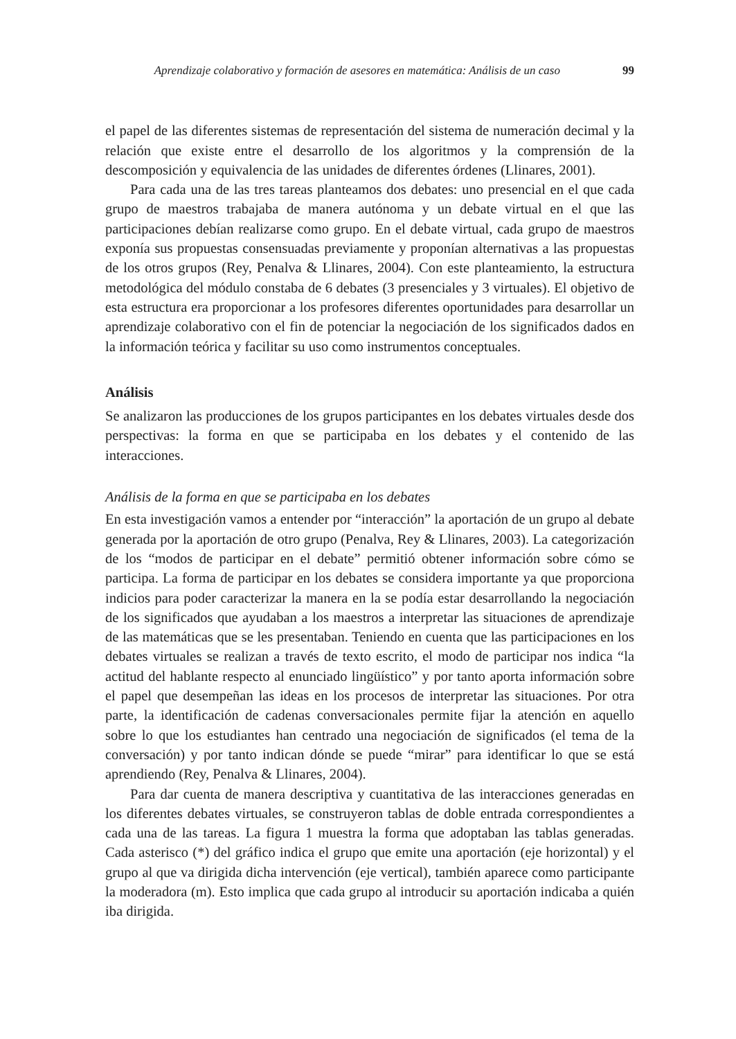Aprendizaje colaborativo y formación de asesores en matemática: Análisis de un caso 99
el papel de las diferentes sistemas de representación del sistema de numeración decimal y la relación que existe entre el desarrollo de los algoritmos y la comprensión de la descomposición y equivalencia de las unidades de diferentes órdenes (Llinares, 2001).
Para cada una de las tres tareas planteamos dos debates: uno presencial en el que cada grupo de maestros trabajaba de manera autónoma y un debate virtual en el que las participaciones debían realizarse como grupo. En el debate virtual, cada grupo de maestros exponía sus propuestas consensuadas previamente y proponían alternativas a las propuestas de los otros grupos (Rey, Penalva & Llinares, 2004). Con este planteamiento, la estructura metodológica del módulo constaba de 6 debates (3 presenciales y 3 virtuales). El objetivo de esta estructura era proporcionar a los profesores diferentes oportunidades para desarrollar un aprendizaje colaborativo con el fin de potenciar la negociación de los significados dados en la información teórica y facilitar su uso como instrumentos conceptuales.
Análisis
Se analizaron las producciones de los grupos participantes en los debates virtuales desde dos perspectivas: la forma en que se participaba en los debates y el contenido de las interacciones.
Análisis de la forma en que se participaba en los debates
En esta investigación vamos a entender por “interacción” la aportación de un grupo al debate generada por la aportación de otro grupo (Penalva, Rey & Llinares, 2003). La categorización de los “modos de participar en el debate” permitió obtener información sobre cómo se participa. La forma de participar en los debates se considera importante ya que proporciona indicios para poder caracterizar la manera en la se podía estar desarrollando la negociación de los significados que ayudaban a los maestros a interpretar las situaciones de aprendizaje de las matemáticas que se les presentaban. Teniendo en cuenta que las participaciones en los debates virtuales se realizan a través de texto escrito, el modo de participar nos indica “la actitud del hablante respecto al enunciado lingüístico” y por tanto aporta información sobre el papel que desempeñan las ideas en los procesos de interpretar las situaciones. Por otra parte, la identificación de cadenas conversacionales permite fijar la atención en aquello sobre lo que los estudiantes han centrado una negociación de significados (el tema de la conversación) y por tanto indican dónde se puede “mirar” para identificar lo que se está aprendiendo (Rey, Penalva & Llinares, 2004).
Para dar cuenta de manera descriptiva y cuantitativa de las interacciones generadas en los diferentes debates virtuales, se construyeron tablas de doble entrada correspondientes a cada una de las tareas. La figura 1 muestra la forma que adoptaban las tablas generadas. Cada asterisco (*) del gráfico indica el grupo que emite una aportación (eje horizontal) y el grupo al que va dirigida dicha intervención (eje vertical), también aparece como participante la moderadora (m). Esto implica que cada grupo al introducir su aportación indicaba a quién iba dirigida.